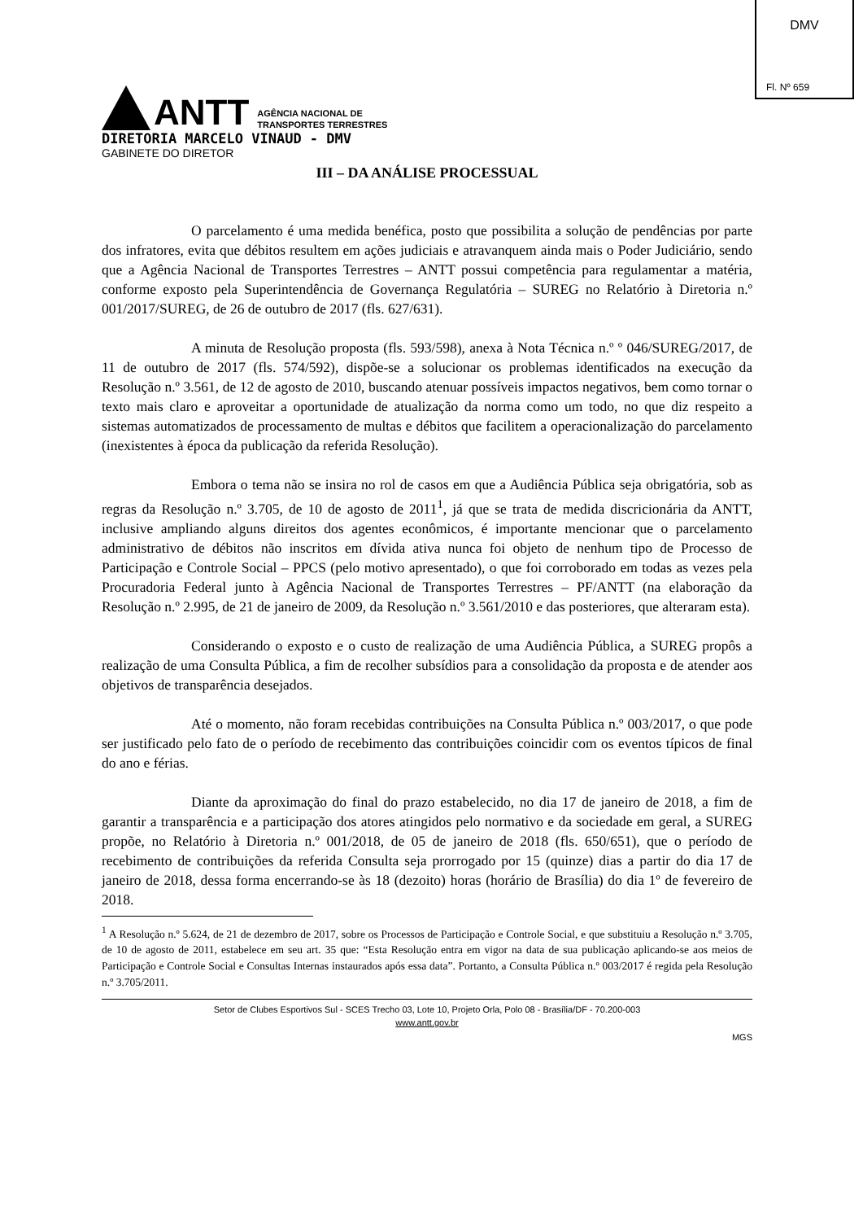DMV
Fl. Nº 659
ANTT
AGÊNCIA NACIONAL DE
TRANSPORTES TERRESTRES
DIRETORIA MARCELO VINAUD - DMV
GABINETE DO DIRETOR
III – DA ANÁLISE PROCESSUAL
O parcelamento é uma medida benéfica, posto que possibilita a solução de pendências por parte dos infratores, evita que débitos resultem em ações judiciais e atravanquem ainda mais o Poder Judiciário, sendo que a Agência Nacional de Transportes Terrestres – ANTT possui competência para regulamentar a matéria, conforme exposto pela Superintendência de Governança Regulatória – SUREG no Relatório à Diretoria n.º 001/2017/SUREG, de 26 de outubro de 2017 (fls. 627/631).
A minuta de Resolução proposta (fls. 593/598), anexa à Nota Técnica n.º º 046/SUREG/2017, de 11 de outubro de 2017 (fls. 574/592), dispõe-se a solucionar os problemas identificados na execução da Resolução n.º 3.561, de 12 de agosto de 2010, buscando atenuar possíveis impactos negativos, bem como tornar o texto mais claro e aproveitar a oportunidade de atualização da norma como um todo, no que diz respeito a sistemas automatizados de processamento de multas e débitos que facilitem a operacionalização do parcelamento (inexistentes à época da publicação da referida Resolução).
Embora o tema não se insira no rol de casos em que a Audiência Pública seja obrigatória, sob as regras da Resolução n.º 3.705, de 10 de agosto de 2011<sup>1</sup>, já que se trata de medida discricionária da ANTT, inclusive ampliando alguns direitos dos agentes econômicos, é importante mencionar que o parcelamento administrativo de débitos não inscritos em dívida ativa nunca foi objeto de nenhum tipo de Processo de Participação e Controle Social – PPCS (pelo motivo apresentado), o que foi corroborado em todas as vezes pela Procuradoria Federal junto à Agência Nacional de Transportes Terrestres – PF/ANTT (na elaboração da Resolução n.º 2.995, de 21 de janeiro de 2009, da Resolução n.º 3.561/2010 e das posteriores, que alteraram esta).
Considerando o exposto e o custo de realização de uma Audiência Pública, a SUREG propôs a realização de uma Consulta Pública, a fim de recolher subsídios para a consolidação da proposta e de atender aos objetivos de transparência desejados.
Até o momento, não foram recebidas contribuições na Consulta Pública n.º 003/2017, o que pode ser justificado pelo fato de o período de recebimento das contribuições coincidir com os eventos típicos de final do ano e férias.
Diante da aproximação do final do prazo estabelecido, no dia 17 de janeiro de 2018, a fim de garantir a transparência e a participação dos atores atingidos pelo normativo e da sociedade em geral, a SUREG propõe, no Relatório à Diretoria n.º 001/2018, de 05 de janeiro de 2018 (fls. 650/651), que o período de recebimento de contribuições da referida Consulta seja prorrogado por 15 (quinze) dias a partir do dia 17 de janeiro de 2018, dessa forma encerrando-se às 18 (dezoito) horas (horário de Brasília) do dia 1º de fevereiro de 2018.
<sup>1</sup> A Resolução n.º 5.624, de 21 de dezembro de 2017, sobre os Processos de Participação e Controle Social, e que substituiu a Resolução n.º 3.705, de 10 de agosto de 2011, estabelece em seu art. 35 que: “Esta Resolução entra em vigor na data de sua publicação aplicando-se aos meios de Participação e Controle Social e Consultas Internas instaurados após essa data”. Portanto, a Consulta Pública n.º 003/2017 é regida pela Resolução n.º 3.705/2011.
Setor de Clubes Esportivos Sul - SCES Trecho 03, Lote 10, Projeto Orla, Polo 08 - Brasília/DF - 70.200-003
www.antt.gov.br
MGS